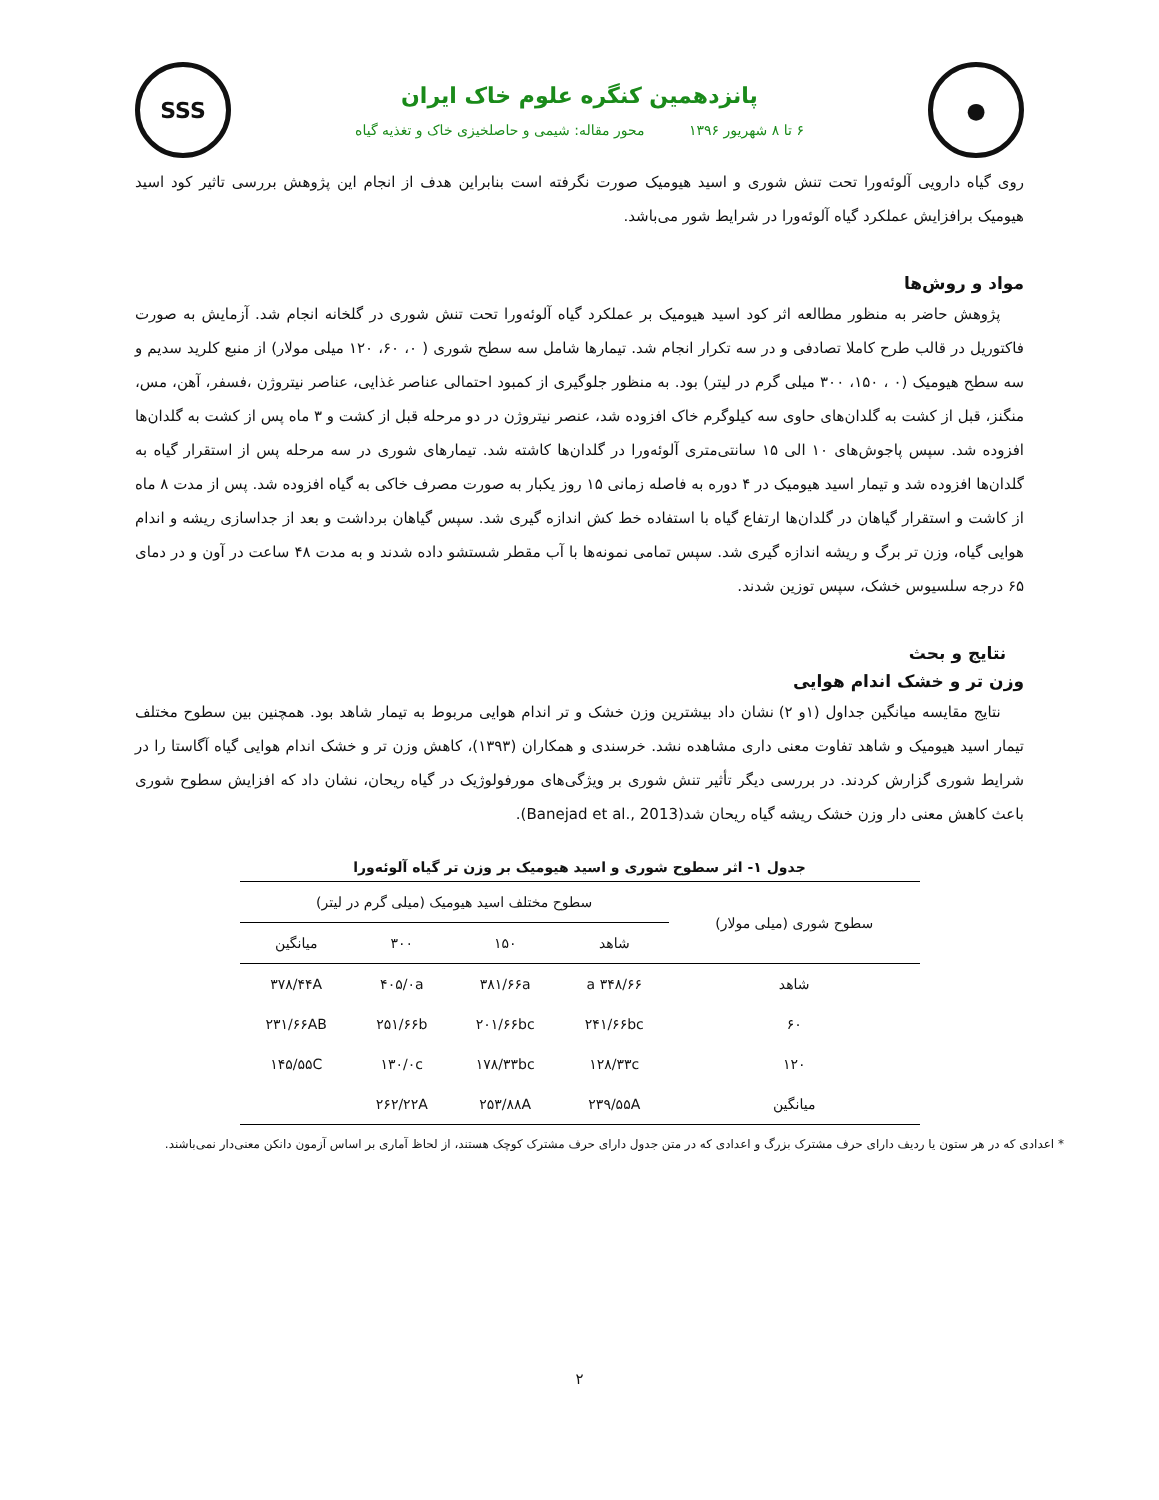●
پانزدهمین کنگره علوم خاک ایران
۶ تا ۸ شهریور ۱۳۹۶ محور مقاله: شیمی و حاصلخیزی خاک و تغذیه گیاه
SSS
روی گیاه دارویی آلوئه‌ورا تحت تنش شوری و اسید هیومیک صورت نگرفته است بنابراین هدف از انجام این پژوهش بررسی تاثیر کود اسید هیومیک برافزایش عملکرد گیاه آلوئه‌ورا در شرایط شور می‌باشد.
مواد و روش‌ها
پژوهش حاضر به منظور مطالعه اثر کود اسید هیومیک بر عملکرد گیاه آلوئه‌ورا تحت تنش شوری در گلخانه انجام شد. آزمایش به صورت فاکتوریل در قالب طرح کاملا تصادفی و در سه تکرار انجام شد. تیمارها شامل سه سطح شوری ( ۰، ۶۰، ۱۲۰ میلی مولار) از منبع کلرید سدیم و سه سطح هیومیک (۰ ، ۱۵۰، ۳۰۰ میلی گرم در لیتر) بود. به منظور جلوگیری از کمبود احتمالی عناصر غذایی، عناصر نیتروژن ،فسفر، آهن، مس، منگنز، قبل از کشت به گلدان‌های حاوی سه کیلوگرم خاک افزوده شد، عنصر نیتروژن در دو مرحله قبل از کشت و ۳ ماه پس از کشت به گلدان‌ها افزوده شد. سپس پاجوش‌های ۱۰ الی ۱۵ سانتی‌متری آلوئه‌ورا در گلدان‌ها کاشته شد. تیمارهای شوری در سه مرحله پس از استقرار گیاه به گلدان‌ها افزوده شد و تیمار اسید هیومیک در ۴ دوره به فاصله زمانی ۱۵ روز یکبار به صورت مصرف خاکی به گیاه افزوده شد. پس از مدت ۸ ماه از کاشت و استقرار گیاهان در گلدان‌ها ارتفاع گیاه با استفاده خط کش اندازه گیری شد. سپس گیاهان برداشت و بعد از جداسازی ریشه و اندام هوایی گیاه، وزن تر برگ و ریشه اندازه گیری شد. سپس تمامی نمونه‌ها با آب مقطر شستشو داده شدند و به مدت ۴۸ ساعت در آون و در دمای ۶۵ درجه سلسیوس خشک، سپس توزین شدند.
نتایج و بحث
وزن تر و خشک اندام هوایی
نتایج مقایسه میانگین جداول (۱و ۲) نشان داد بیشترین وزن خشک و تر اندام هوایی مربوط به تیمار شاهد بود. همچنین بین سطوح مختلف تیمار اسید هیومیک و شاهد تفاوت معنی داری مشاهده نشد. خرسندی و همکاران (۱۳۹۳)، کاهش وزن تر و خشک اندام هوایی گیاه آگاستا را در شرایط شوری گزارش کردند. در بررسی دیگر تأثیر تنش شوری بر ویژگی‌های مورفولوژیک در گیاه ریحان، نشان داد که افزایش سطوح شوری باعث کاهش معنی دار وزن خشک ریشه گیاه ریحان شد(Banejad et al., 2013).
جدول ۱- اثر سطوح شوری و اسید هیومیک بر وزن تر گیاه آلوئه‌ورا
| سطوح شوری (میلی مولار) | سطوح مختلف اسید هیومیک (میلی گرم در لیتر) | | | |
| --- | --- | --- | --- | --- |
| | شاهد | ۱۵۰ | ۳۰۰ | میانگین |
| شاهد | ۳۴۸/۶۶ a | ۳۸۱/۶۶a | ۴۰۵/۰a | ۳۷۸/۴۴A |
| ۶۰ | ۲۴۱/۶۶bc | ۲۰۱/۶۶bc | ۲۵۱/۶۶b | ۲۳۱/۶۶AB |
| ۱۲۰ | ۱۲۸/۳۳c | ۱۷۸/۳۳bc | ۱۳۰/۰c | ۱۴۵/۵۵C |
| میانگین | ۲۳۹/۵۵A | ۲۵۳/۸۸A | ۲۶۲/۲۲A | |
* اعدادی که در هر ستون یا ردیف دارای حرف مشترک بزرگ و اعدادی که در متن جدول دارای حرف مشترک کوچک هستند، از لحاظ آماری بر اساس آزمون دانکن معنی‌دار نمی‌باشند.
۲